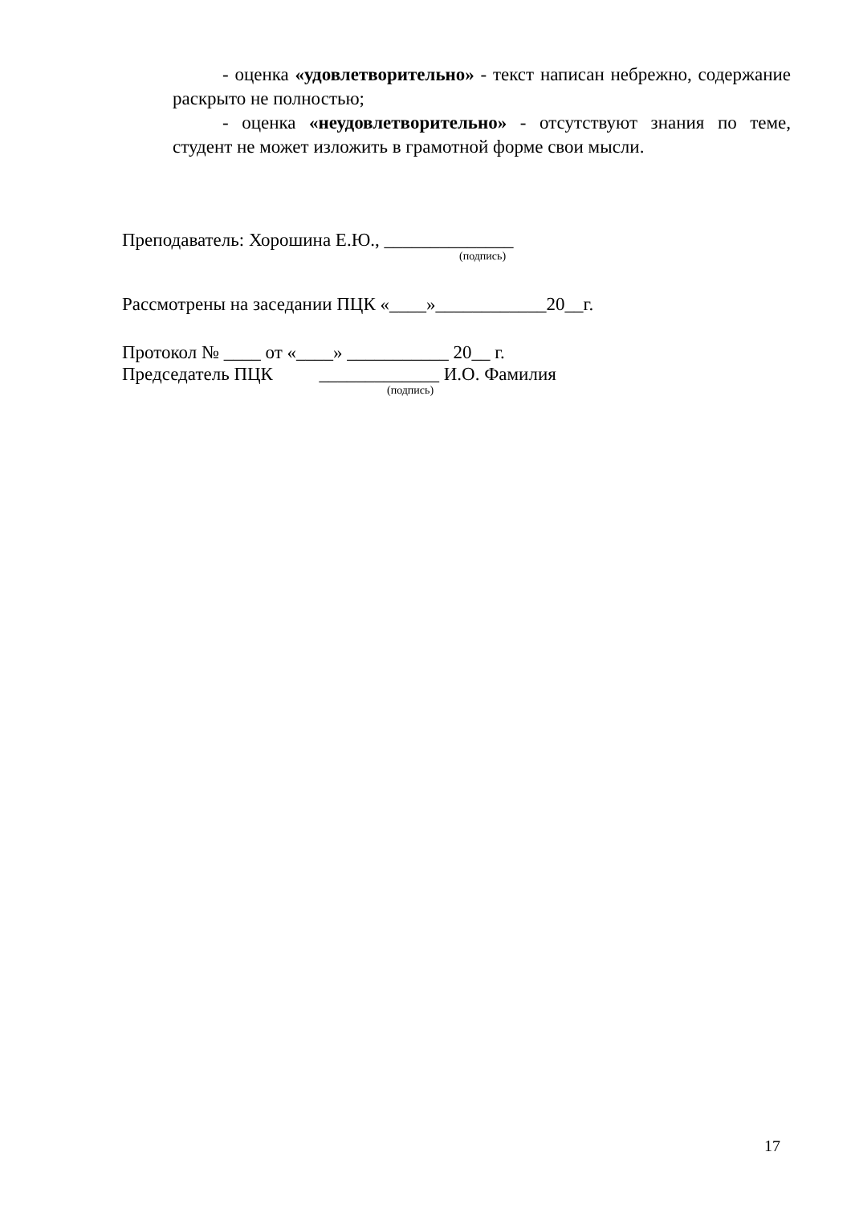- оценка «удовлетворительно» - текст написан небрежно, содержание раскрыто не полностью;
- оценка «неудовлетворительно» - отсутствуют знания по теме, студент не может изложить в грамотной форме свои мысли.
Преподаватель: Хорошина Е.Ю., ______________
(подпись)
Рассмотрены на заседании ПЦК «____»____________20__г.
Протокол № ____ от «____» ___________ 20__ г.
Председатель ПЦК _____________ И.О. Фамилия
(подпись)
17